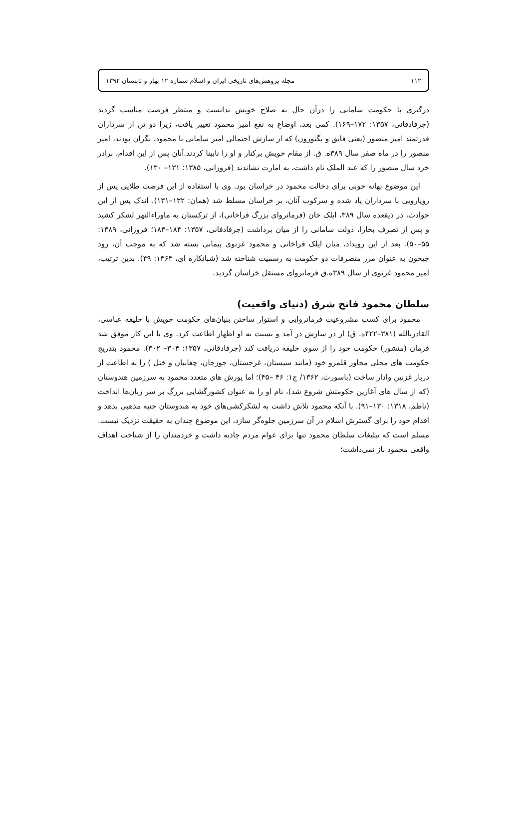۱۱۲ مجله پژوهش‌های تاریخی ایران و اسلام شماره ۱۲ بهار و تابستان ۱۳۹۲
درگیری با حکومت سامانی را درآن حال به صلاح خویش ندانست و منتظر فرصت مناسب گردید (جرفادقانی، ۱۳۵۷: ۱۷۲–۱۶۹). کمی بعد، اوضاع به نفع امیر محمود تغییر یافت، زیرا دو تن از سرداران قدرتمند امیر منصور (یعنی فایق و بگتوزون) که از سازش احتمالی امیر سامانی با محمود، نگران بودند، امیر منصور را در ماه صفر سال ۳۸۹ه. ق. از مقام خویش برکنار و او را نابینا کردند.آنان پس از این اقدام، برادر خرد سال منصور را که عبد الملک نام داشت، به امارت نشاندند (فروزانی، ۱۳۸۵: ۱۳۱– ۱۳۰).
این موضوع بهانه خوبی برای دخالت محمود در خراسان بود. وی با استفاده از این فرصت طلایی پس از رویارویی با سرداران یاد شده و سرکوب آنان، بر خراسان مسلط شد (همان: ۱۳۲–۱۳۱). اندک پس از این حوادث، در ذیقعده سال ۳۸۹، ایلک خان (فرمانروای بزرگ قراخانی)، از ترکستان به ماوراءالنهر لشکر کشید و پس از تصرف بخارا، دولت سامانی را از میان برداشت (جرفادقانی، ۱۳۵۷: ۱۸۴–۱۸۳؛ فروزانی، ۱۳۸۹: ۵۵–۵۰). بعد از این رویداد، میان ایلک قراخانی و محمود غزنوی پیمانی بسته شد که به موجب آن، رود جیحون به عنوان مرز متصرفات دو حکومت به رسمیت شناخته شد (شبانکاره ای، ۱۳۶۳: ۴۹). بدین ترتیب، امیر محمود غزنوی از سال ۳۸۹ه.ق فرمانروای مستقل خراسان گردید.
سلطان محمود فاتح شرق (دنیای واقعیت)
محمود برای کسب مشروعیت فرمانروایی و استوار ساختن بنیان‌های حکومت خویش با خلیفه عباسی، القادربالله (۳۸۱–۴۲۲ه. ق) از در سازش در آمد و نسبت به او اظهار اطاعت کرد. وی با این کار موفق شد فرمان (منشور) حکومت خود را از سوی خلیفه دریافت کند (جرفادقانی، ۱۳۵۷: ۳۰۴– ۳۰۲). محمود بتدریج حکومت های محلی مجاور قلمرو خود (مانند سیستان، غرجستان، جوزجان، چغانیان و ختل ) را به اطاعت از دربار غزنین وادار ساخت (باسورث، ۱۳۶۲/ ج۱: ۴۶ –۴۵)؛ اما یورش های متعدد محمود به سرزمین هندوستان (که از سال های آغازین حکومتش شروع شد)، نام او را به عنوان کشورگشایی بزرگ بر سر زبان‌ها انداخت (ناظم، ۱۳۱۸: ۱۳۰–۹۱). با آنکه محمود تلاش داشت به لشکرکشی‌های خود به هندوستان جنبه مذهبی بدهد و اقدام خود را برای گسترش اسلام در آن سرزمین جلوه‌گر سازد، این موضوع چندان به حقیقت نزدیک نیست. مسلم است که تبلیغات سلطان محمود تنها برای عوام مردم جاذبه داشت و خردمندان را از شناخت اهداف واقعی محمود باز نمی‌داشت؛